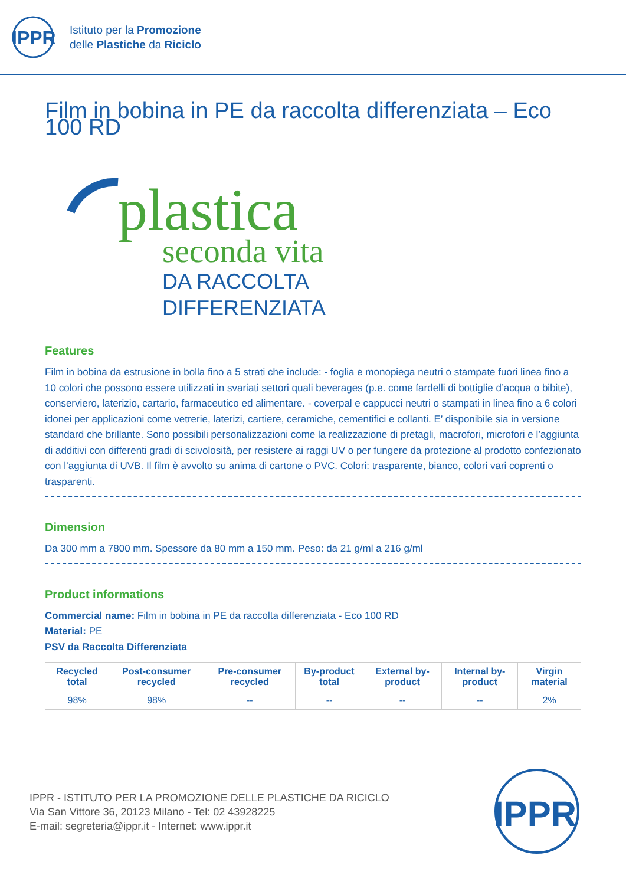IPPR
Istituto per la Promozione
delle Plastiche da Riciclo
Film in bobina in PE da raccolta differenziata – Eco 100 RD
plastica
seconda vita
DA RACCOLTA
DIFFERENZIATA
Features
Film in bobina da estrusione in bolla fino a 5 strati che include: - foglia e monopiega neutri o stampate fuori linea fino a 10 colori che possono essere utilizzati in svariati settori quali beverages (p.e. come fardelli di bottiglie d’acqua o bibite), conserviero, laterizio, cartario, farmaceutico ed alimentare. - coverpal e cappucci neutri o stampati in linea fino a 6 colori idonei per applicazioni come vetrerie, laterizi, cartiere, ceramiche, cementifici e collanti. E’ disponibile sia in versione standard che brillante. Sono possibili personalizzazioni come la realizzazione di pretagli, macrofori, microfori e l’aggiunta di additivi con differenti gradi di scivolosità, per resistere ai raggi UV o per fungere da protezione al prodotto confezionato con l’aggiunta di UVB. Il film è avvolto su anima di cartone o PVC. Colori: trasparente, bianco, colori vari coprenti o trasparenti.
Dimension
Da 300 mm a 7800 mm. Spessore da 80 mm a 150 mm. Peso: da 21 g/ml a 216 g/ml
Product informations
Commercial name: Film in bobina in PE da raccolta differenziata - Eco 100 RD
Material: PE
PSV da Raccolta Differenziata
| Recycled total | Post-consumer recycled | Pre-consumer recycled | By-product total | External by-product | Internal by-product | Virgin material |
| --- | --- | --- | --- | --- | --- | --- |
| 98% | 98% | -- | -- | -- | -- | 2% |
IPPR - ISTITUTO PER LA PROMOZIONE DELLE PLASTICHE DA RICICLO
Via San Vittore 36, 20123 Milano - Tel: 02 43928225
E-mail: segreteria@ippr.it - Internet: www.ippr.it
IPPR